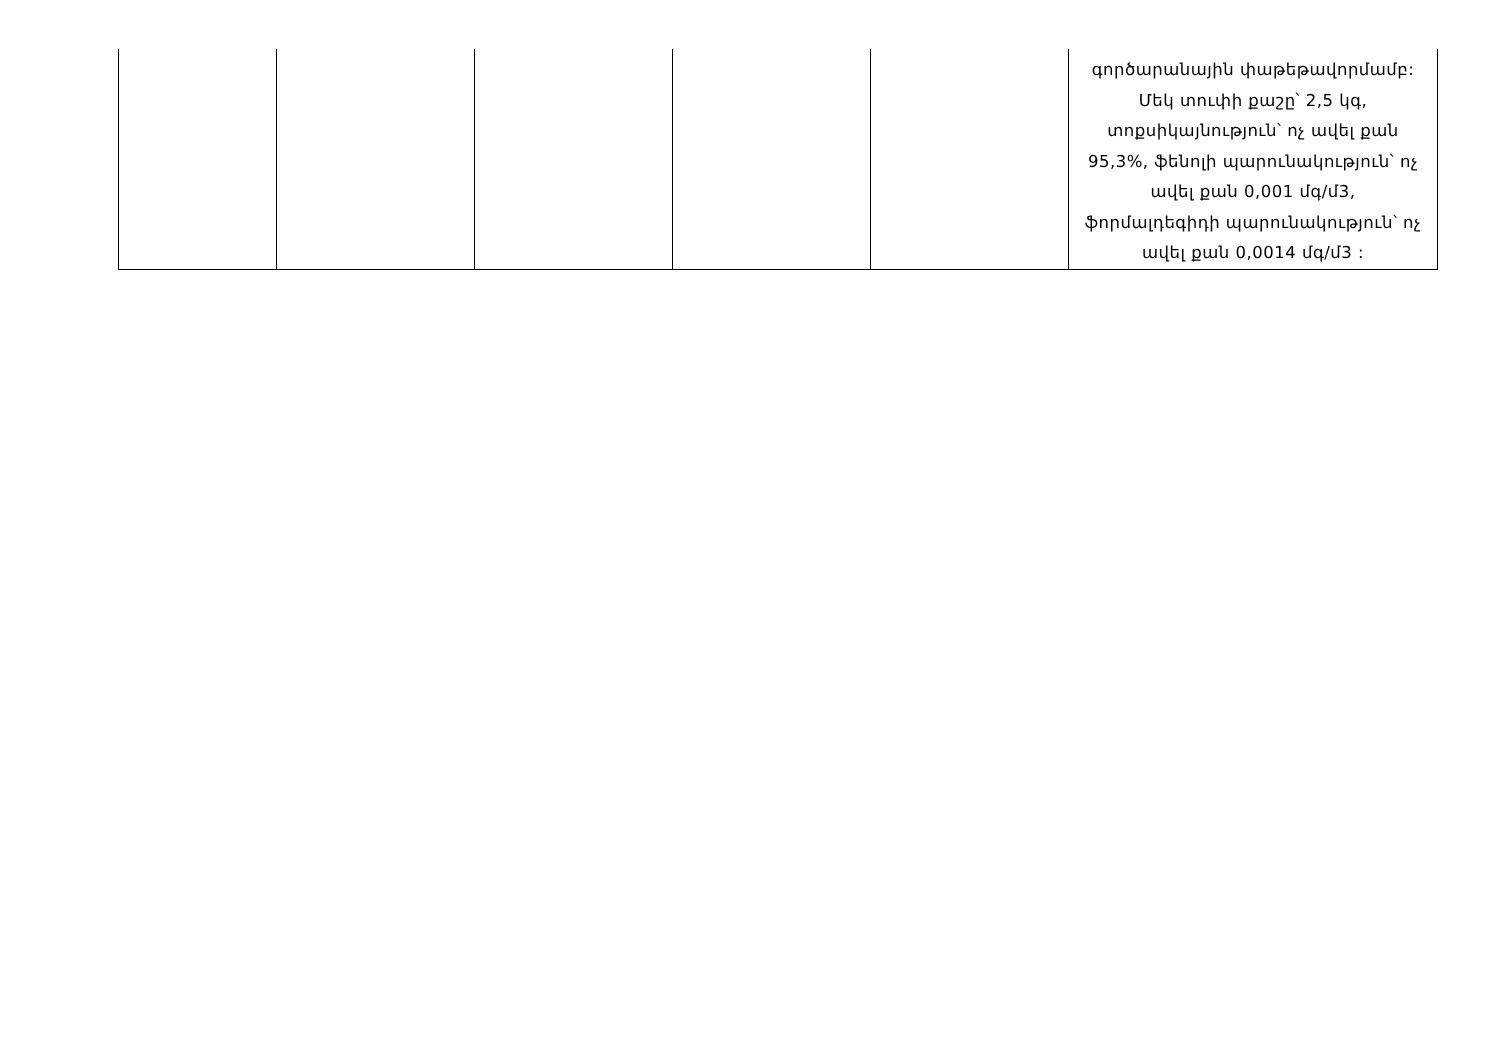| | | | | | գործարանային փաթեթավորմամբ: Մեկ տուփի քաշը՝ 2,5 կգ, տոքսիկայնություն՝ ոչ ավել քան 95,3%, ֆենոլի պարունակություն՝ ոչ ավել քան 0,001 մգ/մ3, ֆորմալդեգիդի պարունակություն՝ ոչ ավել քան 0,0014 մգ/մ3 : |